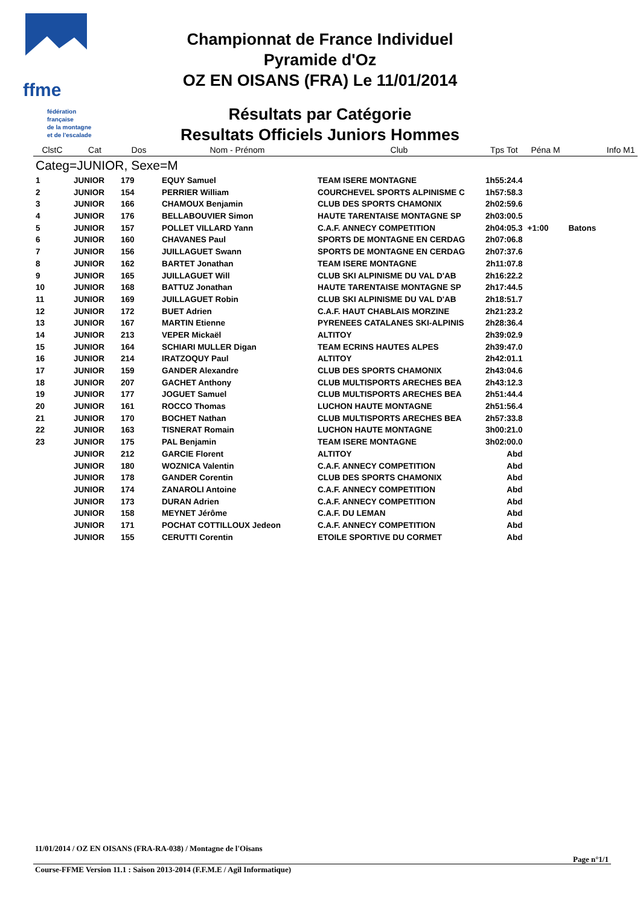ffme
fédération
française
de la montagne
et de l'escalade
Championnat de France Individuel
Pyramide d'Oz
OZ EN OISANS (FRA) Le 11/01/2014
Résultats par Catégorie
Resultats Officiels Juniors Hommes
| ClstC | Cat | Dos | Nom - Prénom | Club | Tps Tot | Péna M | Info M1 |
| --- | --- | --- | --- | --- | --- | --- | --- |
| Categ=JUNIOR, Sexe=M | | | | | | | |
| 1 | JUNIOR | 179 | EQUY Samuel | TEAM ISERE MONTAGNE | 1h55:24.4 | | |
| 2 | JUNIOR | 154 | PERRIER William | COURCHEVEL SPORTS ALPINISME C | 1h57:58.3 | | |
| 3 | JUNIOR | 166 | CHAMOUX Benjamin | CLUB DES SPORTS CHAMONIX | 2h02:59.6 | | |
| 4 | JUNIOR | 176 | BELLABOUVIER Simon | HAUTE TARENTAISE MONTAGNE SP | 2h03:00.5 | | |
| 5 | JUNIOR | 157 | POLLET VILLARD Yann | C.A.F. ANNECY COMPETITION | 2h04:05.3 | +1:00 | Batons |
| 6 | JUNIOR | 160 | CHAVANES Paul | SPORTS DE MONTAGNE EN CERDAG | 2h07:06.8 | | |
| 7 | JUNIOR | 156 | JUILLAGUET Swann | SPORTS DE MONTAGNE EN CERDAG | 2h07:37.6 | | |
| 8 | JUNIOR | 162 | BARTET Jonathan | TEAM ISERE MONTAGNE | 2h11:07.8 | | |
| 9 | JUNIOR | 165 | JUILLAGUET Will | CLUB SKI ALPINISME DU VAL D'AB | 2h16:22.2 | | |
| 10 | JUNIOR | 168 | BATTUZ Jonathan | HAUTE TARENTAISE MONTAGNE SP | 2h17:44.5 | | |
| 11 | JUNIOR | 169 | JUILLAGUET Robin | CLUB SKI ALPINISME DU VAL D'AB | 2h18:51.7 | | |
| 12 | JUNIOR | 172 | BUET Adrien | C.A.F. HAUT CHABLAIS MORZINE | 2h21:23.2 | | |
| 13 | JUNIOR | 167 | MARTIN Etienne | PYRENEES CATALANES SKI-ALPINIS | 2h28:36.4 | | |
| 14 | JUNIOR | 213 | VEPER Mickaël | ALTITOY | 2h39:02.9 | | |
| 15 | JUNIOR | 164 | SCHIARI MULLER Digan | TEAM ECRINS HAUTES ALPES | 2h39:47.0 | | |
| 16 | JUNIOR | 214 | IRATZOQUY Paul | ALTITOY | 2h42:01.1 | | |
| 17 | JUNIOR | 159 | GANDER Alexandre | CLUB DES SPORTS CHAMONIX | 2h43:04.6 | | |
| 18 | JUNIOR | 207 | GACHET Anthony | CLUB MULTISPORTS ARECHES BEA | 2h43:12.3 | | |
| 19 | JUNIOR | 177 | JOGUET Samuel | CLUB MULTISPORTS ARECHES BEA | 2h51:44.4 | | |
| 20 | JUNIOR | 161 | ROCCO Thomas | LUCHON HAUTE MONTAGNE | 2h51:56.4 | | |
| 21 | JUNIOR | 170 | BOCHET Nathan | CLUB MULTISPORTS ARECHES BEA | 2h57:33.8 | | |
| 22 | JUNIOR | 163 | TISNERAT Romain | LUCHON HAUTE MONTAGNE | 3h00:21.0 | | |
| 23 | JUNIOR | 175 | PAL Benjamin | TEAM ISERE MONTAGNE | 3h02:00.0 | | |
| | JUNIOR | 212 | GARCIE Florent | ALTITOY | Abd | | |
| | JUNIOR | 180 | WOZNICA Valentin | C.A.F. ANNECY COMPETITION | Abd | | |
| | JUNIOR | 178 | GANDER Corentin | CLUB DES SPORTS CHAMONIX | Abd | | |
| | JUNIOR | 174 | ZANAROLI Antoine | C.A.F. ANNECY COMPETITION | Abd | | |
| | JUNIOR | 173 | DURAN Adrien | C.A.F. ANNECY COMPETITION | Abd | | |
| | JUNIOR | 158 | MEYNET Jérôme | C.A.F. DU LEMAN | Abd | | |
| | JUNIOR | 171 | POCHAT COTTILLOUX Jedeon | C.A.F. ANNECY COMPETITION | Abd | | |
| | JUNIOR | 155 | CERUTTI Corentin | ETOILE SPORTIVE DU CORMET | Abd | | |
11/01/2014 / OZ EN OISANS (FRA-RA-038) / Montagne de l'Oisans
Page n°1/1
Course-FFME Version 11.1 : Saison 2013-2014 (F.F.M.E / Agil Informatique)